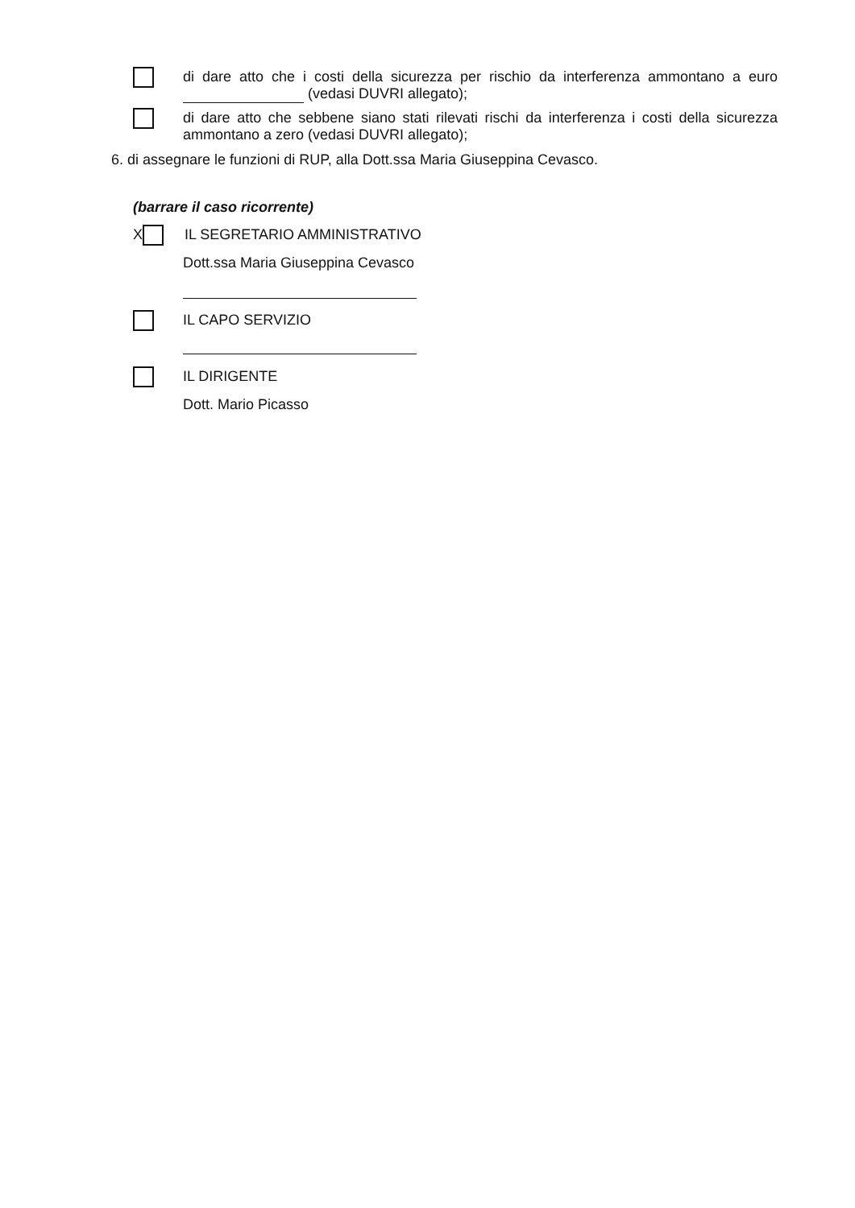di dare atto che i costi della sicurezza per rischio da interferenza ammontano a euro (vedasi DUVRI allegato);
di dare atto che sebbene siano stati rilevati rischi da interferenza i costi della sicurezza ammontano a zero (vedasi DUVRI allegato);
6. di assegnare le funzioni di RUP, alla Dott.ssa Maria Giuseppina Cevasco.
(barrare il caso ricorrente)
X
IL SEGRETARIO AMMINISTRATIVO
Dott.ssa Maria Giuseppina Cevasco
IL CAPO SERVIZIO
IL DIRIGENTE
Dott. Mario Picasso